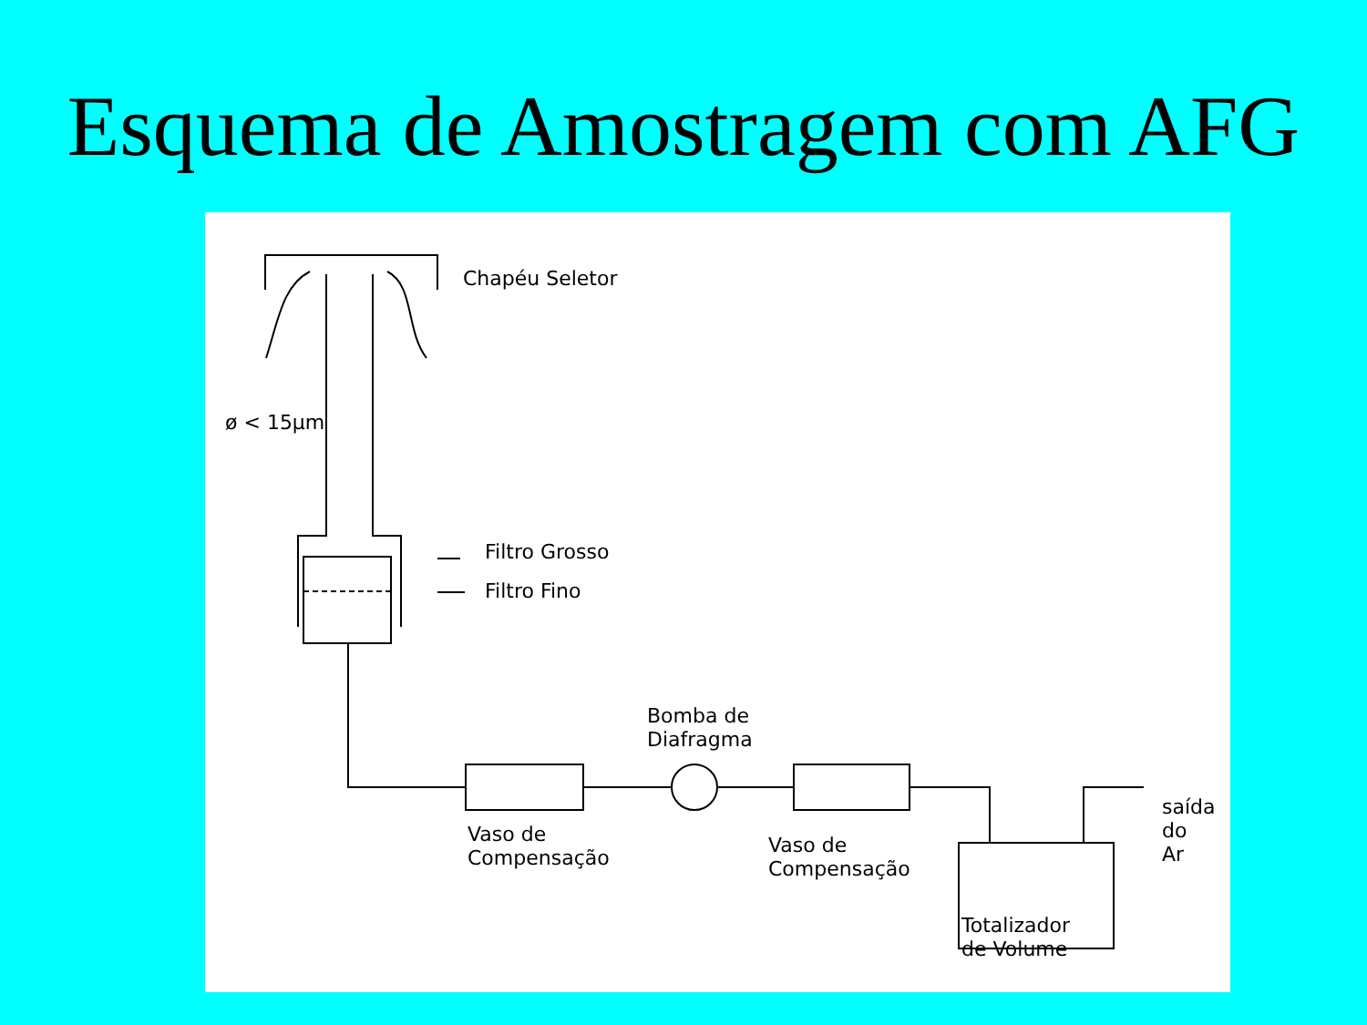Esquema de Amostragem com AFG
Chapéu Seletor
ø < 15µm
Filtro Grosso
Filtro Fino
Bomba de
Diafragma
Vaso de
Compensação
Vaso de
Compensação
Totalizador
de Volume
saída
do
Ar